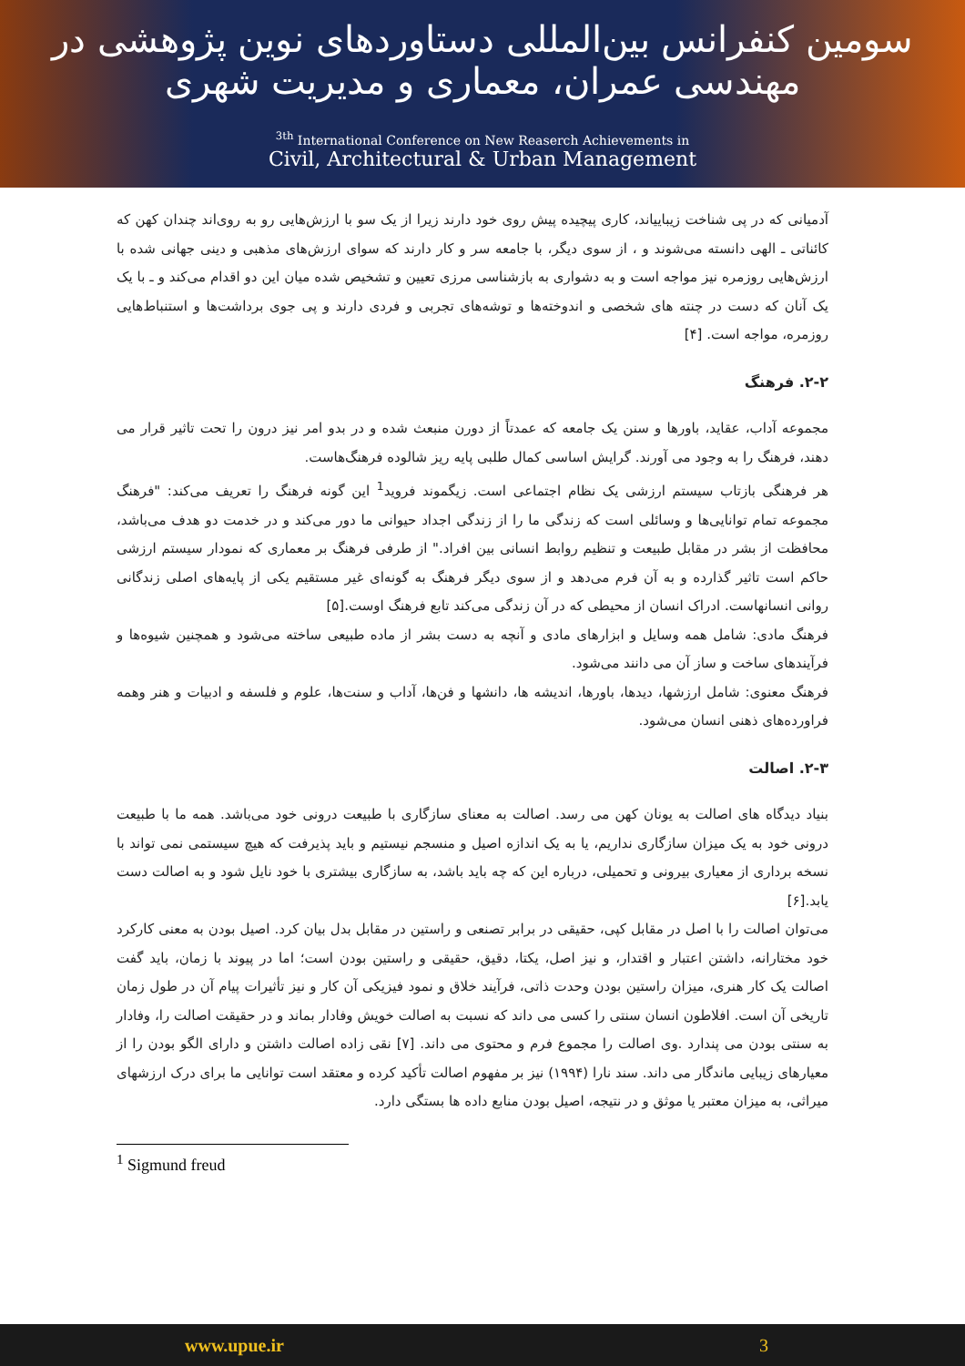سومین کنفرانس بین‌المللی دستاوردهای نوین پژوهشی در مهندسی عمران، معماری و مدیریت شهری
<sup>3th</sup> International Conference on New Reaserch Achievements in
Civil, Architectural & Urban Management
آدمیانی که در پی شناخت زیباییاند، کاری پیچیده پیش روی خود دارند زیرا از یک سو با ارزش‌هایی رو به روی‌اند چندان کهن که کائناتی ـ الهی دانسته می‌شوند و ، از سوی دیگر، با جامعه سر و کار دارند که سوای ارزش‌های مذهبی و دینی جهانی شده با ارزش‌هایی روزمره نیز مواجه است و به دشواری به بازشناسی مرزی تعیین و تشخیص شده میان این دو اقدام می‌کند و ـ با یک یک آنان که دست در چنته های شخصی و اندوخته‌ها و توشه‌های تجربی و فردی دارند و پی جوی برداشت‌ها و استنباط‌هایی روزمره، مواجه است. [۴]
۲-۲. فرهنگ
مجموعه آداب، عقاید، باورها و سنن یک جامعه که عمدتاً از دورن منبعث شده و در بدو امر نیز درون را تحت تاثیر قرار می دهند، فرهنگ را به وجود می آورند. گرایش اساسی کمال طلبی پایه ریز شالوده فرهنگ‌هاست.
هر فرهنگی بازتاب سیستم ارزشی یک نظام اجتماعی است. زیگموند فروید<sup>1</sup> این گونه فرهنگ را تعریف می‌کند: "فرهنگ مجموعه تمام توانایی‌ها و وسائلی است که زندگی ما را از زندگی اجداد حیوانی ما دور می‌کند و در خدمت دو هدف می‌باشد، محافظت از بشر در مقابل طبیعت و تنظیم روابط انسانی بین افراد." از طرفی فرهنگ بر معماری که نمودار سیستم ارزشی حاکم است تاثیر گذارده و به آن فرم می‌دهد و از سوی دیگر فرهنگ به گونه‌ای غیر مستقیم یکی از پایه‌های اصلی زندگانی روانی انسانهاست. ادراک انسان از محیطی که در آن زندگی می‌کند تابع فرهنگ اوست.[۵]
فرهنگ مادی: شامل همه وسایل و ابزارهای مادی و آنچه به دست بشر از ماده طبیعی ساخته می‌شود و همچنین شیوه‌ها و فرآیندهای ساخت و ساز آن می دانند می‌شود.
فرهنگ معنوی: شامل ارزشها، دیدها، باورها، اندیشه ها، دانشها و فن‌ها، آداب و سنت‌ها، علوم و فلسفه و ادبیات و هنر وهمه فراورده‌های ذهنی انسان می‌شود.
۲-۳. اصالت
بنیاد دیدگاه های اصالت به یونان کهن می رسد. اصالت به معنای سازگاری با طبیعت درونی خود می‌باشد. همه ما با طبیعت درونی خود به یک میزان سازگاری نداریم، یا به یک اندازه اصیل و منسجم نیستیم و باید پذیرفت که هیچ سیستمی نمی تواند با نسخه برداری از معیاری بیرونی و تحمیلی، درباره این که چه باید باشد، به سازگاری بیشتری با خود نایل شود و به اصالت دست یابد.[۶]
می‌توان اصالت را با اصل در مقابل کپی، حقیقی در برابر تصنعی و راستین در مقابل بدل بیان کرد. اصیل بودن به معنی کارکرد خود مختارانه، داشتن اعتبار و اقتدار، و نیز اصل، یکتا، دقیق، حقیقی و راستین بودن است؛ اما در پیوند با زمان، باید گفت اصالت یک کار هنری، میزان راستین بودن وحدت ذاتی، فرآیند خلاق و نمود فیزیکی آن کار و نیز تأثیرات پیام آن در طول زمان تاریخی آن است. افلاطون انسان سنتی را کسی می داند که نسبت به اصالت خویش وفادار بماند و در حقیقت اصالت را، وفادار به سنتی بودن می پندارد .وی اصالت را مجموع فرم و محتوی می داند. [۷] نقی زاده اصالت داشتن و دارای الگو بودن را از معیارهای زیبایی ماندگار می داند. سند نارا (۱۹۹۴) نیز بر مفهوم اصالت تأکید کرده و معتقد است توانایی ما برای درک ارزشهای میراثی، به میزان معتبر یا موثق و در نتیجه، اصیل بودن منابع داده ها بستگی دارد.
<sup>1</sup> Sigmund freud
www.upue.ir 3